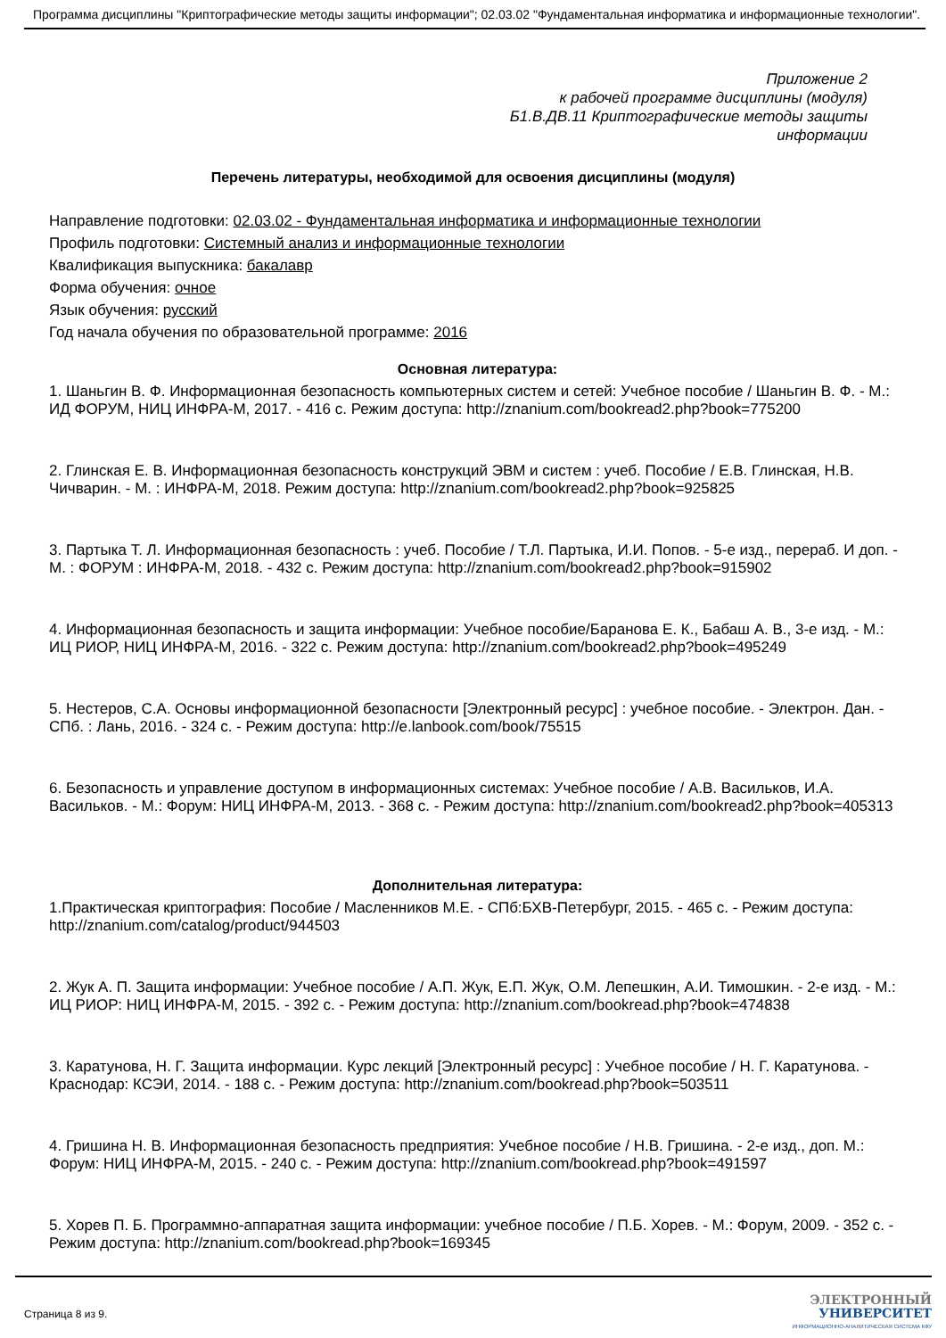Программа дисциплины "Криптографические методы защиты информации"; 02.03.02 "Фундаментальная информатика и информационные технологии".
Приложение 2
к рабочей программе дисциплины (модуля)
Б1.В.ДВ.11 Криптографические методы защиты
информации
Перечень литературы, необходимой для освоения дисциплины (модуля)
Направление подготовки: 02.03.02 - Фундаментальная информатика и информационные технологии
Профиль подготовки: Системный анализ и информационные технологии
Квалификация выпускника: бакалавр
Форма обучения: очное
Язык обучения: русский
Год начала обучения по образовательной программе: 2016
Основная литература:
1. Шаньгин В. Ф. Информационная безопасность компьютерных систем и сетей: Учебное пособие / Шаньгин В. Ф. - М.: ИД ФОРУМ, НИЦ ИНФРА-М, 2017. - 416 с. Режим доступа: http://znanium.com/bookread2.php?book=775200
2. Глинская Е. В. Информационная безопасность конструкций ЭВМ и систем : учеб. Пособие / Е.В. Глинская, Н.В. Чичварин. - М. : ИНФРА-М, 2018. Режим доступа: http://znanium.com/bookread2.php?book=925825
3. Партыка Т. Л. Информационная безопасность : учеб. Пособие / Т.Л. Партыка, И.И. Попов. - 5-е изд., перераб. И доп. - М. : ФОРУМ : ИНФРА-М, 2018. - 432 с. Режим доступа: http://znanium.com/bookread2.php?book=915902
4. Информационная безопасность и защита информации: Учебное пособие/Баранова Е. К., Бабаш А. В., 3-е изд. - М.: ИЦ РИОР, НИЦ ИНФРА-М, 2016. - 322 с. Режим доступа: http://znanium.com/bookread2.php?book=495249
5. Нестеров, С.А. Основы информационной безопасности [Электронный ресурс] : учебное пособие. - Электрон. Дан. - СПб. : Лань, 2016. - 324 с. - Режим доступа: http://e.lanbook.com/book/75515
6. Безопасность и управление доступом в информационных системах: Учебное пособие / А.В. Васильков, И.А. Васильков. - М.: Форум: НИЦ ИНФРА-М, 2013. - 368 с. - Режим доступа: http://znanium.com/bookread2.php?book=405313
Дополнительная литература:
1.Практическая криптография: Пособие / Масленников М.Е. - СПб:БХВ-Петербург, 2015. - 465 с. - Режим доступа: http://znanium.com/catalog/product/944503
2. Жук А. П. Защита информации: Учебное пособие / А.П. Жук, Е.П. Жук, О.М. Лепешкин, А.И. Тимошкин. - 2-е изд. - М.: ИЦ РИОР: НИЦ ИНФРА-М, 2015. - 392 с. - Режим доступа: http://znanium.com/bookread.php?book=474838
3. Каратунова, Н. Г. Защита информации. Курс лекций [Электронный ресурс] : Учебное пособие / Н. Г. Каратунова. - Краснодар: КСЭИ, 2014. - 188 с. - Режим доступа: http://znanium.com/bookread.php?book=503511
4. Гришина Н. В. Информационная безопасность предприятия: Учебное пособие / Н.В. Гришина. - 2-е изд., доп. М.: Форум: НИЦ ИНФРА-М, 2015. - 240 с. - Режим доступа: http://znanium.com/bookread.php?book=491597
5. Хорев П. Б. Программно-аппаратная защита информации: учебное пособие / П.Б. Хорев. - М.: Форум, 2009. - 352 с. - Режим доступа: http://znanium.com/bookread.php?book=169345
Страница 8 из 9.
ЭЛЕКТРОННЫЙ
УНИВЕРСИТЕТ
ИНФОРМАЦИОННО-АНАЛИТИЧЕСКАЯ СИСТЕМА КФУ